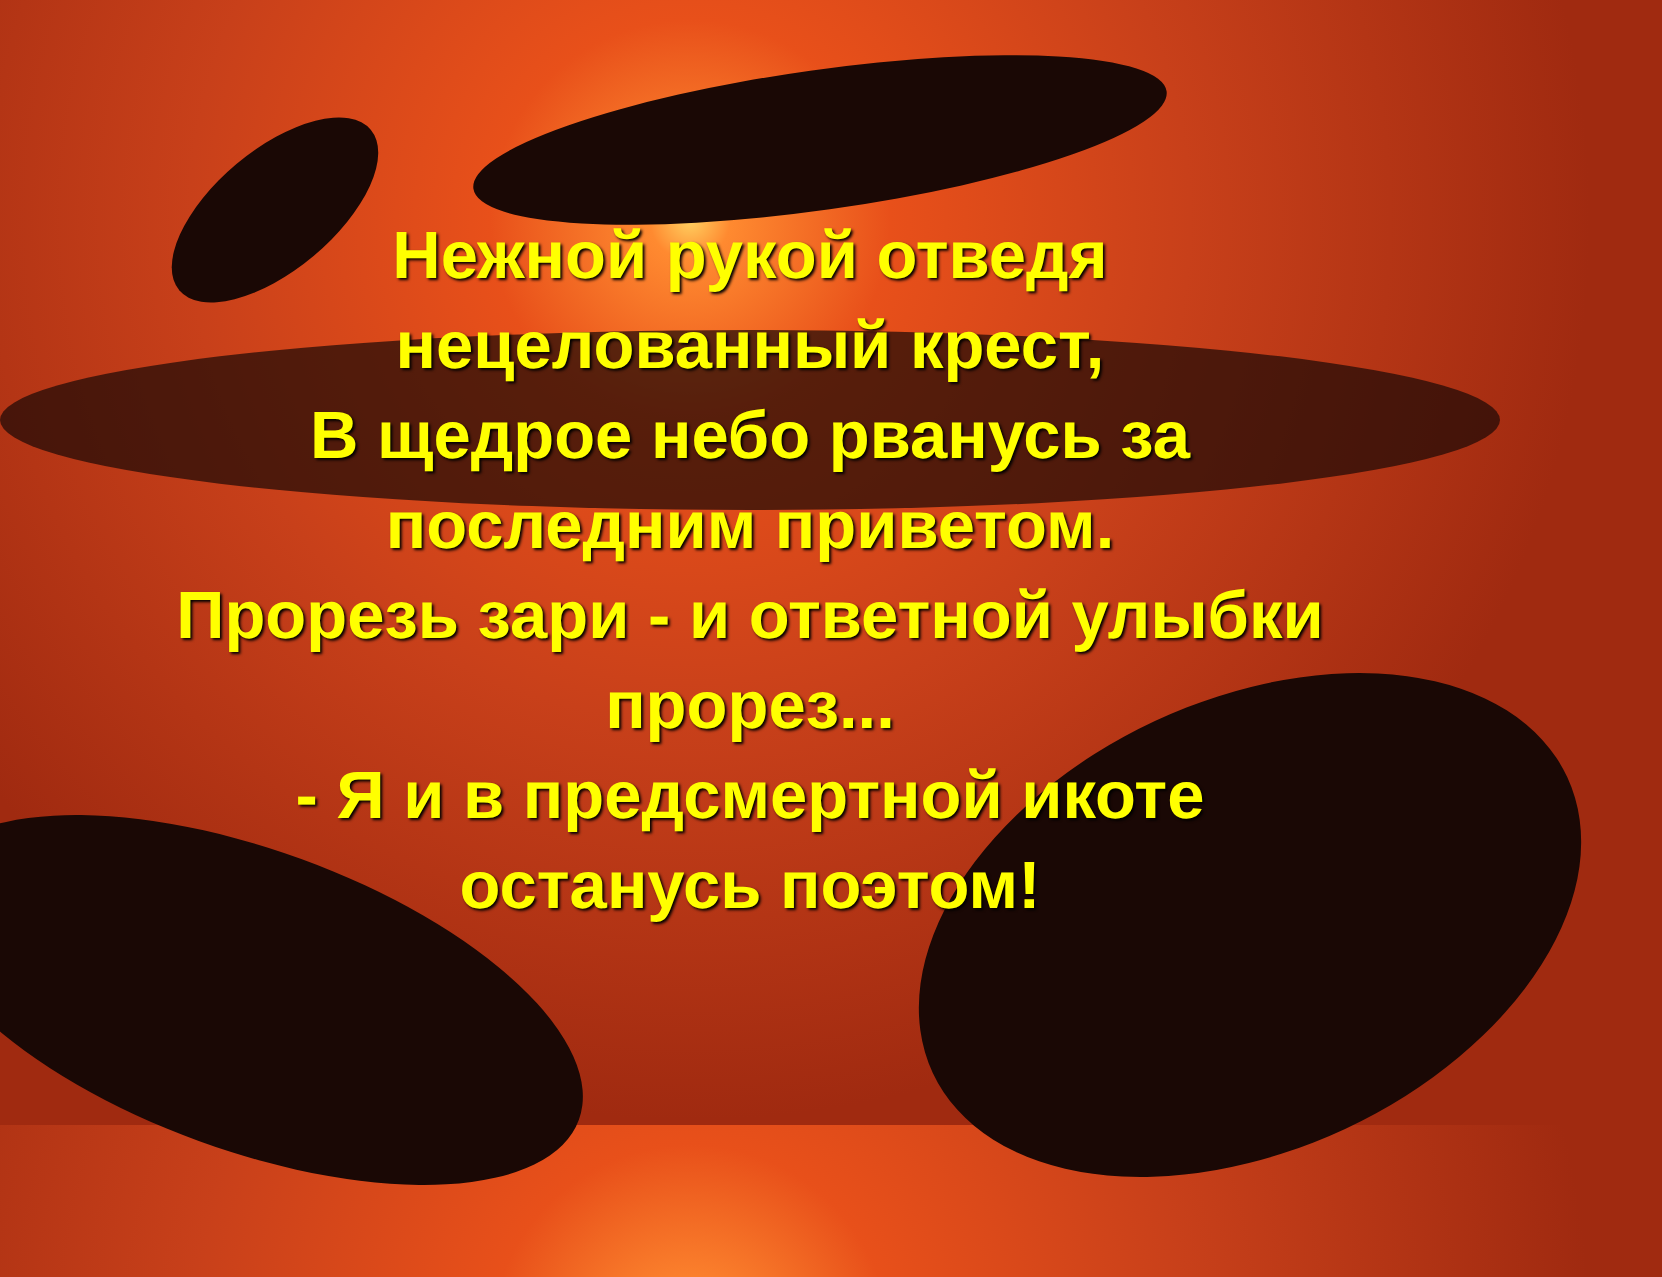Нежной рукой отведя
нецелованный крест,
В щедрое небо рванусь за
последним приветом.
Прорезь зари - и ответной улыбки
прорез...
- Я и в предсмертной икоте
останусь поэтом!